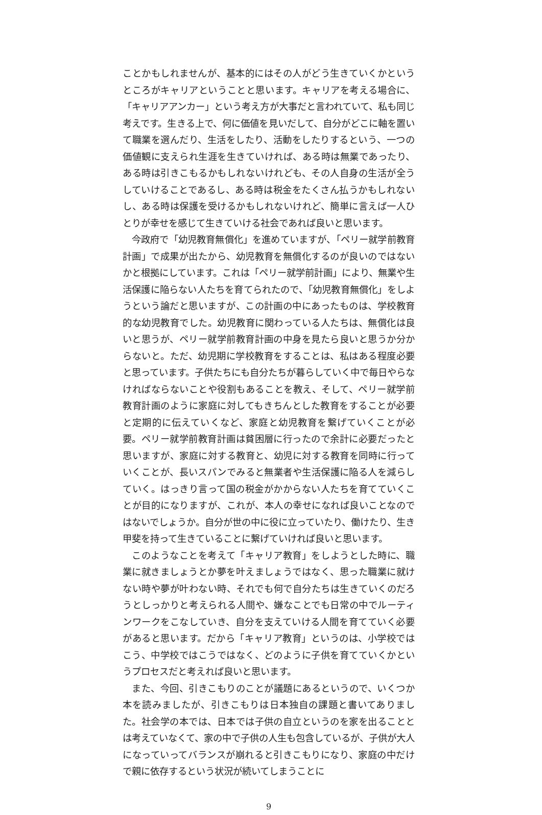ことかもしれませんが、基本的にはその人がどう生きていくかというところがキャリアということと思います。キャリアを考える場合に、「キャリアアンカー」という考え方が大事だと言われていて、私も同じ考えです。生きる上で、何に価値を見いだして、自分がどこに軸を置いて職業を選んだり、生活をしたり、活動をしたりするという、一つの価値観に支えられ生涯を生きていければ、ある時は無業であったり、ある時は引きこもるかもしれないけれども、その人自身の生活が全うしていけることであるし、ある時は税金をたくさん払うかもしれないし、ある時は保護を受けるかもしれないけれど、簡単に言えば一人ひとりが幸せを感じて生きていける社会であれば良いと思います。
今政府で「幼児教育無償化」を進めていますが、「ペリー就学前教育計画」で成果が出たから、幼児教育を無償化するのが良いのではないかと根拠にしています。これは「ペリー就学前計画」により、無業や生活保護に陥らない人たちを育てられたので、「幼児教育無償化」をしようという論だと思いますが、この計画の中にあったものは、学校教育的な幼児教育でした。幼児教育に関わっている人たちは、無償化は良いと思うが、ペリー就学前教育計画の中身を見たら良いと思うか分からないと。ただ、幼児期に学校教育をすることは、私はある程度必要と思っています。子供たちにも自分たちが暮らしていく中で毎日やらなければならないことや役割もあることを教え、そして、ペリー就学前教育計画のように家庭に対してもきちんとした教育をすることが必要と定期的に伝えていくなど、家庭と幼児教育を繋げていくことが必要。ペリー就学前教育計画は貧困層に行ったので余計に必要だったと思いますが、家庭に対する教育と、幼児に対する教育を同時に行っていくことが、長いスパンでみると無業者や生活保護に陥る人を減らしていく。はっきり言って国の税金がかからない人たちを育てていくことが目的になりますが、これが、本人の幸せになれば良いことなのではないでしょうか。自分が世の中に役に立っていたり、働けたり、生き甲斐を持って生きていることに繋げていければ良いと思います。
このようなことを考えて「キャリア教育」をしようとした時に、職業に就きましょうとか夢を叶えましょうではなく、思った職業に就けない時や夢が叶わない時、それでも何で自分たちは生きていくのだろうとしっかりと考えられる人間や、嫌なことでも日常の中でルーティンワークをこなしていき、自分を支えていける人間を育てていく必要があると思います。だから「キャリア教育」というのは、小学校ではこう、中学校ではこうではなく、どのように子供を育てていくかというプロセスだと考えれば良いと思います。
また、今回、引きこもりのことが議題にあるというので、いくつか本を読みましたが、引きこもりは日本独自の課題と書いてありました。社会学の本では、日本では子供の自立というのを家を出ることとは考えていなくて、家の中で子供の人生も包含しているが、子供が大人になっていってバランスが崩れると引きこもりになり、家庭の中だけで親に依存するという状況が続いてしまうことに
9